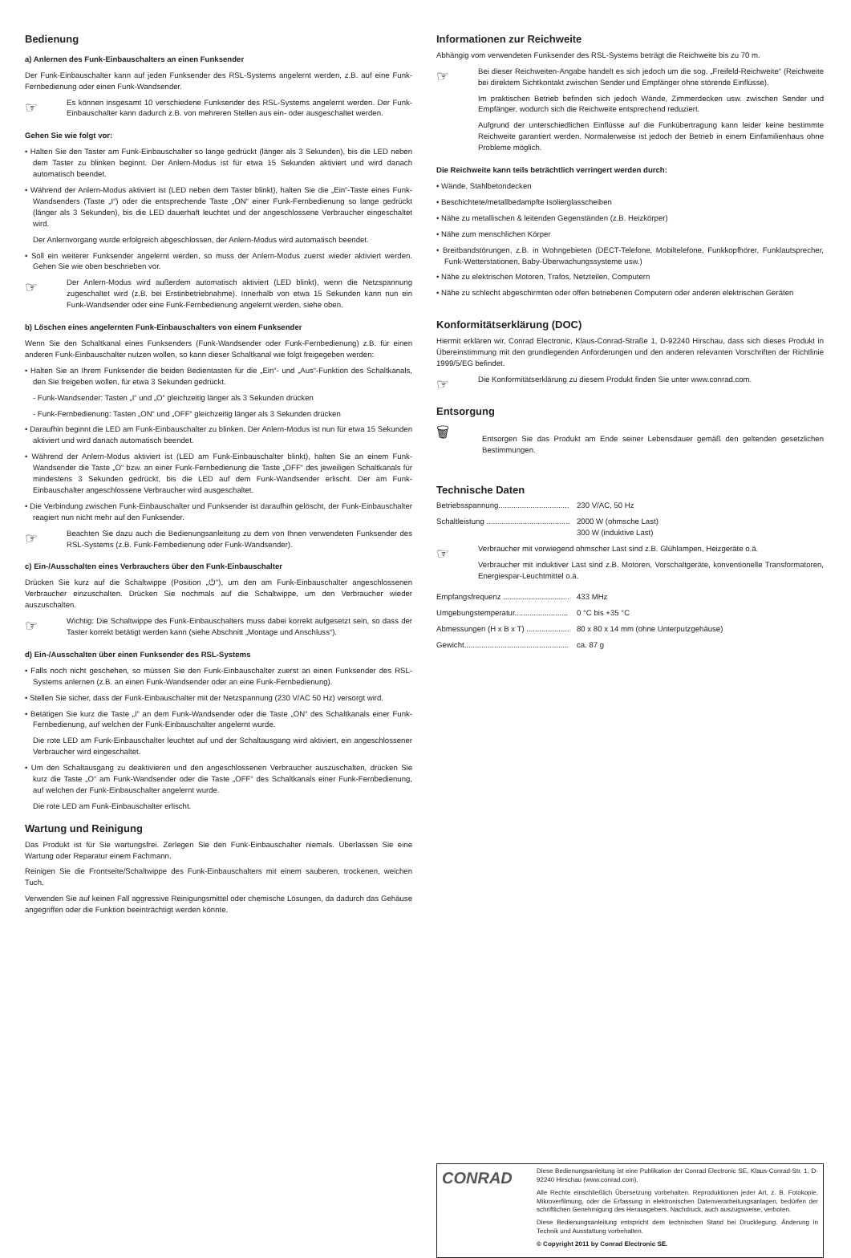Bedienung
a) Anlernen des Funk-Einbauschalters an einen Funksender
Der Funk-Einbauschalter kann auf jeden Funksender des RSL-Systems angelernt werden, z.B. auf eine Funk-Fernbedienung oder einen Funk-Wandsender.
☞
Es können insgesamt 10 verschiedene Funksender des RSL-Systems angelernt werden. Der Funk-Einbauschalter kann dadurch z.B. von mehreren Stellen aus ein- oder ausgeschaltet werden.
Gehen Sie wie folgt vor:
• Halten Sie den Taster am Funk-Einbauschalter so lange gedrückt (länger als 3 Sekunden), bis die LED neben dem Taster zu blinken beginnt. Der Anlern-Modus ist für etwa 15 Sekunden aktiviert und wird danach automatisch beendet.
• Während der Anlern-Modus aktiviert ist (LED neben dem Taster blinkt), halten Sie die „Ein“-Taste eines Funk-Wandsenders (Taste „I“) oder die entsprechende Taste „ON“ einer Funk-Fernbedienung so lange gedrückt (länger als 3 Sekunden), bis die LED dauerhaft leuchtet und der angeschlossene Verbraucher eingeschaltet wird.
Der Anlernvorgang wurde erfolgreich abgeschlossen, der Anlern-Modus wird automatisch beendet.
• Soll ein weiterer Funksender angelernt werden, so muss der Anlern-Modus zuerst wieder aktiviert werden. Gehen Sie wie oben beschrieben vor.
☞
Der Anlern-Modus wird außerdem automatisch aktiviert (LED blinkt), wenn die Netzspannung zugeschaltet wird (z.B. bei Erstinbetriebnahme). Innerhalb von etwa 15 Sekunden kann nun ein Funk-Wandsender oder eine Funk-Fernbedienung angelernt werden, siehe oben.
b) Löschen eines angelernten Funk-Einbauschalters von einem Funksender
Wenn Sie den Schaltkanal eines Funksenders (Funk-Wandsender oder Funk-Fernbedienung) z.B. für einen anderen Funk-Einbauschalter nutzen wollen, so kann dieser Schaltkanal wie folgt freigegeben werden:
• Halten Sie an Ihrem Funksender die beiden Bedientasten für die „Ein“- und „Aus“-Funktion des Schaltkanals, den Sie freigeben wollen, für etwa 3 Sekunden gedrückt.
- Funk-Wandsender: Tasten „I“ und „O“ gleichzeitig länger als 3 Sekunden drücken
- Funk-Fernbedienung: Tasten „ON“ und „OFF“ gleichzeitig länger als 3 Sekunden drücken
• Daraufhin beginnt die LED am Funk-Einbauschalter zu blinken. Der Anlern-Modus ist nun für etwa 15 Sekunden aktiviert und wird danach automatisch beendet.
• Während der Anlern-Modus aktiviert ist (LED am Funk-Einbauschalter blinkt), halten Sie an einem Funk-Wandsender die Taste „O“ bzw. an einer Funk-Fernbedienung die Taste „OFF“ des jeweiligen Schaltkanals für mindestens 3 Sekunden gedrückt, bis die LED auf dem Funk-Wandsender erlischt. Der am Funk-Einbauschalter angeschlossene Verbraucher wird ausgeschaltet.
• Die Verbindung zwischen Funk-Einbauschalter und Funksender ist daraufhin gelöscht, der Funk-Einbauschalter reagiert nun nicht mehr auf den Funksender.
☞
Beachten Sie dazu auch die Bedienungsanleitung zu dem von Ihnen verwendeten Funksender des RSL-Systems (z.B. Funk-Fernbedienung oder Funk-Wandsender).
c) Ein-/Ausschalten eines Verbrauchers über den Funk-Einbauschalter
Drücken Sie kurz auf die Schaltwippe (Position „⏻“), um den am Funk-Einbauschalter angeschlossenen Verbraucher einzuschalten. Drücken Sie nochmals auf die Schaltwippe, um den Verbraucher wieder auszuschalten.
☞
Wichtig: Die Schaltwippe des Funk-Einbauschalters muss dabei korrekt aufgesetzt sein, so dass der Taster korrekt betätigt werden kann (siehe Abschnitt „Montage und Anschluss“).
d) Ein-/Ausschalten über einen Funksender des RSL-Systems
• Falls noch nicht geschehen, so müssen Sie den Funk-Einbauschalter zuerst an einen Funksender des RSL-Systems anlernen (z.B. an einen Funk-Wandsender oder an eine Funk-Fernbedienung).
• Stellen Sie sicher, dass der Funk-Einbauschalter mit der Netzspannung (230 V/AC 50 Hz) versorgt wird.
• Betätigen Sie kurz die Taste „I“ an dem Funk-Wandsender oder die Taste „ON“ des Schaltkanals einer Funk-Fernbedienung, auf welchen der Funk-Einbauschalter angelernt wurde.
Die rote LED am Funk-Einbauschalter leuchtet auf und der Schaltausgang wird aktiviert, ein angeschlossener Verbraucher wird eingeschaltet.
• Um den Schaltausgang zu deaktivieren und den angeschlossenen Verbraucher auszuschalten, drücken Sie kurz die Taste „O“ am Funk-Wandsender oder die Taste „OFF“ des Schaltkanals einer Funk-Fernbedienung, auf welchen der Funk-Einbauschalter angelernt wurde.
Die rote LED am Funk-Einbauschalter erlischt.
Wartung und Reinigung
Das Produkt ist für Sie wartungsfrei. Zerlegen Sie den Funk-Einbauschalter niemals. Überlassen Sie eine Wartung oder Reparatur einem Fachmann.
Reinigen Sie die Frontseite/Schaltwippe des Funk-Einbauschalters mit einem sauberen, trockenen, weichen Tuch.
Verwenden Sie auf keinen Fall aggressive Reinigungsmittel oder chemische Lösungen, da dadurch das Gehäuse angegriffen oder die Funktion beeinträchtigt werden könnte.
Informationen zur Reichweite
Abhängig vom verwendeten Funksender des RSL-Systems beträgt die Reichweite bis zu 70 m.
☞
Bei dieser Reichweiten-Angabe handelt es sich jedoch um die sog. „Freifeld-Reichweite“ (Reichweite bei direktem Sichtkontakt zwischen Sender und Empfänger ohne störende Einflüsse).
Im praktischen Betrieb befinden sich jedoch Wände, Zimmerdecken usw. zwischen Sender und Empfänger, wodurch sich die Reichweite entsprechend reduziert.
Aufgrund der unterschiedlichen Einflüsse auf die Funkübertragung kann leider keine bestimmte Reichweite garantiert werden. Normalerweise ist jedoch der Betrieb in einem Einfamilienhaus ohne Probleme möglich.
Die Reichweite kann teils beträchtlich verringert werden durch:
• Wände, Stahlbetondecken
• Beschichtete/metallbedampfte Isolierglasscheiben
• Nähe zu metallischen & leitenden Gegenständen (z.B. Heizkörper)
• Nähe zum menschlichen Körper
• Breitbandstörungen, z.B. in Wohngebieten (DECT-Telefone, Mobiltelefone, Funkkopfhörer, Funklautsprecher, Funk-Wetterstationen, Baby-Überwachungssysteme usw.)
• Nähe zu elektrischen Motoren, Trafos, Netzteilen, Computern
• Nähe zu schlecht abgeschirmten oder offen betriebenen Computern oder anderen elektrischen Geräten
Konformitätserklärung (DOC)
Hiermit erklären wir, Conrad Electronic, Klaus-Conrad-Straße 1, D-92240 Hirschau, dass sich dieses Produkt in Übereinstimmung mit den grundlegenden Anforderungen und den anderen relevanten Vorschriften der Richtlinie 1999/5/EG befindet.
☞
Die Konformitätserklärung zu diesem Produkt finden Sie unter www.conrad.com.
Entsorgung
🗑
Entsorgen Sie das Produkt am Ende seiner Lebensdauer gemäß den geltenden gesetzlichen Bestimmungen.
Technische Daten
Betriebsspannung................................. 230 V/AC, 50 Hz
Schaltleistung ....................................... 2000 W (ohmsche Last)
300 W (induktive Last)
☞
Verbraucher mit vorwiegend ohmscher Last sind z.B. Glühlampen, Heizgeräte o.ä.
Verbraucher mit induktiver Last sind z.B. Motoren, Vorschaltgeräte, konventionelle Transformatoren, Energiespar-Leuchtmittel o.ä.
Empfangsfrequenz ............................... 433 MHz
Umgebungstemperatur......................... 0 °C bis +35 °C
Abmessungen (H x B x T) .................... 80 x 80 x 14 mm (ohne Unterputzgehäuse)
Gewicht................................................. ca. 87 g
CONRAD
Diese Bedienungsanleitung ist eine Publikation der Conrad Electronic SE, Klaus-Conrad-Str. 1, D-92240 Hirschau (www.conrad.com).
Alle Rechte einschließlich Übersetzung vorbehalten. Reproduktionen jeder Art, z. B. Fotokopie, Mikroverfilmung, oder die Erfassung in elektronischen Datenverarbeitungsanlagen, bedürfen der schriftlichen Genehmigung des Herausgebers. Nachdruck, auch auszugsweise, verboten.
Diese Bedienungsanleitung entspricht dem technischen Stand bei Drucklegung. Änderung in Technik und Ausstattung vorbehalten.
© Copyright 2011 by Conrad Electronic SE.